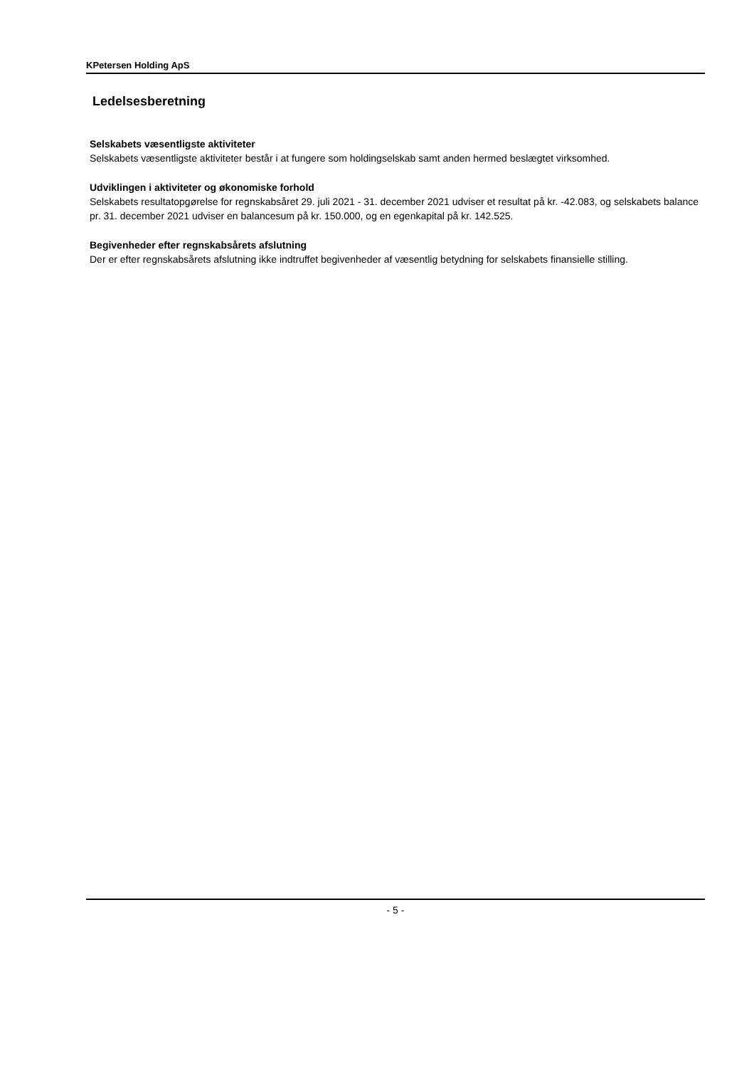KPetersen Holding ApS
Ledelsesberetning
Selskabets væsentligste aktiviteter
Selskabets væsentligste aktiviteter består i at fungere som holdingselskab samt anden hermed beslægtet virksomhed.
Udviklingen i aktiviteter og økonomiske forhold
Selskabets resultatopgørelse for regnskabsåret 29. juli 2021 - 31. december 2021 udviser et resultat på kr. -42.083, og selskabets balance pr. 31. december 2021 udviser en balancesum på kr. 150.000, og en egenkapital på kr. 142.525.
Begivenheder efter regnskabsårets afslutning
Der er efter regnskabsårets afslutning ikke indtruffet begivenheder af væsentlig betydning for selskabets finansielle stilling.
- 5 -